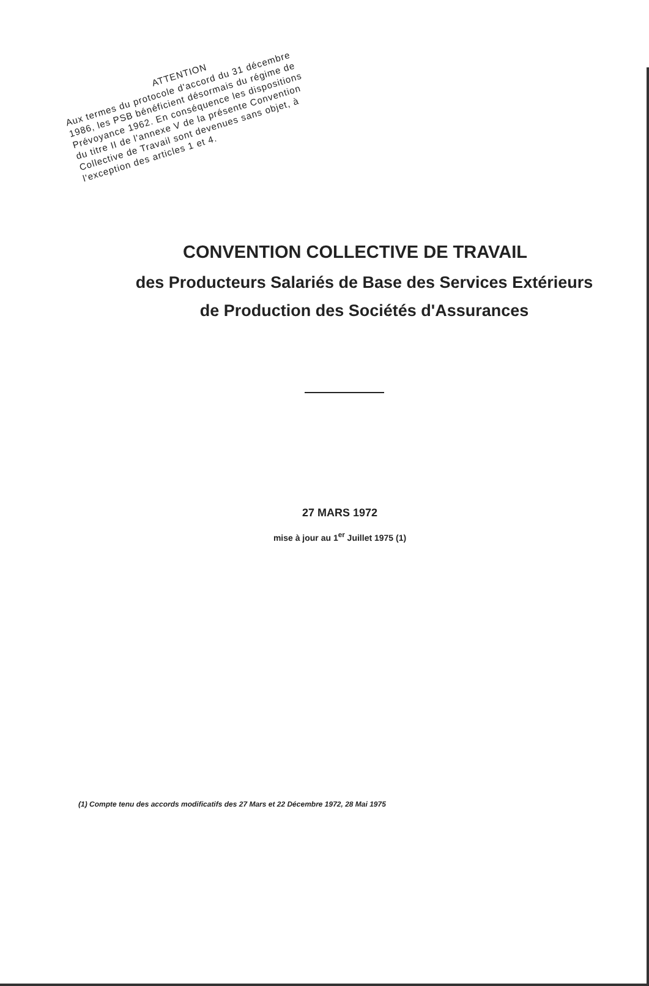ATTENTION
Aux termes du protocole d'accord du 31 décembre 1986, les PSB bénéficient désormais du régime de Prévoyance 1962. En conséquence les dispositions du titre II de l'annexe V de la présente Convention Collective de Travail sont devenues sans objet, à l'exception des articles 1 et 4.
CONVENTION COLLECTIVE DE TRAVAIL
des Producteurs Salariés de Base des Services Extérieurs
de Production des Sociétés d'Assurances
27 MARS 1972
mise à jour au 1<sup>er</sup> Juillet 1975 (1)
(1) Compte tenu des accords modificatifs des 27 Mars et 22 Décembre 1972, 28 Mai 1975